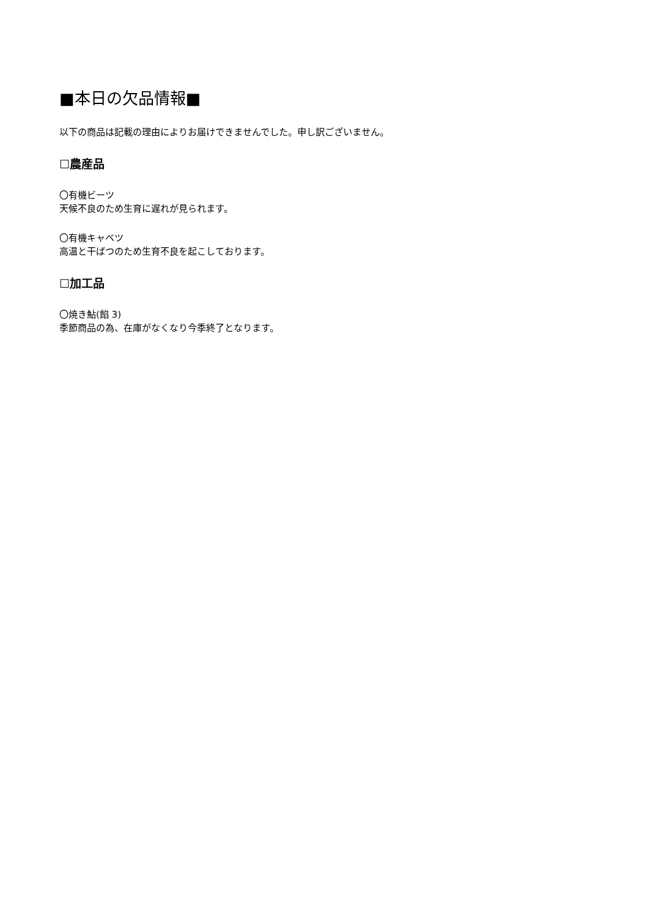■本日の欠品情報■
以下の商品は記載の理由によりお届けできませんでした。申し訳ございません。
☐農産品
〇有機ビーツ
天候不良のため生育に遅れが見られます。
〇有機キャベツ
高温と干ばつのため生育不良を起こしております。
☐加工品
〇焼き鮎(餡 3)
季節商品の為、在庫がなくなり今季終了となります。